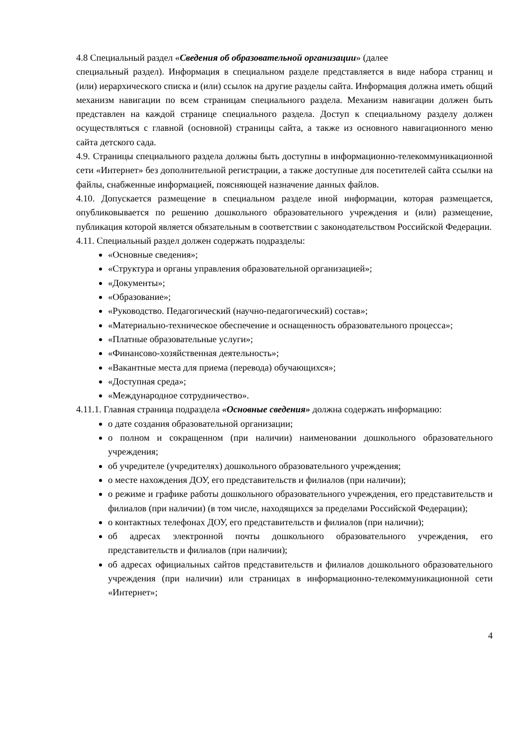4.8 Специальный раздел «Сведения об образовательной организации» (далее
специальный раздел). Информация в специальном разделе представляется в виде набора страниц и (или) иерархического списка и (или) ссылок на другие разделы сайта. Информация должна иметь общий механизм навигации по всем страницам специального раздела. Механизм навигации должен быть представлен на каждой странице специального раздела. Доступ к специальному разделу должен осуществляться с главной (основной) страницы сайта, а также из основного навигационного меню сайта детского сада.
4.9. Страницы специального раздела должны быть доступны в информационно-телекоммуникационной сети «Интернет» без дополнительной регистрации, а также доступные для посетителей сайта ссылки на файлы, снабженные информацией, поясняющей назначение данных файлов.
4.10. Допускается размещение в специальном разделе иной информации, которая размещается, опубликовывается по решению дошкольного образовательного учреждения и (или) размещение, публикация которой является обязательным в соответствии с законодательством Российской Федерации.
4.11. Специальный раздел должен содержать подразделы:
«Основные сведения»;
«Структура и органы управления образовательной организацией»;
«Документы»;
«Образование»;
«Руководство. Педагогический (научно-педагогический) состав»;
«Материально-техническое обеспечение и оснащенность образовательного процесса»;
«Платные образовательные услуги»;
«Финансово-хозяйственная деятельность»;
«Вакантные места для приема (перевода) обучающихся»;
«Доступная среда»;
«Международное сотрудничество».
4.11.1. Главная страница подраздела «Основные сведения» должна содержать информацию:
о дате создания образовательной организации;
о полном и сокращенном (при наличии) наименовании дошкольного образовательного учреждения;
об учредителе (учредителях) дошкольного образовательного учреждения;
о месте нахождения ДОУ, его представительств и филиалов (при наличии);
о режиме и графике работы дошкольного образовательного учреждения, его представительств и филиалов (при наличии) (в том числе, находящихся за пределами Российской Федерации);
о контактных телефонах ДОУ, его представительств и филиалов (при наличии);
об адресах электронной почты дошкольного образовательного учреждения, его представительств и филиалов (при наличии);
об адресах официальных сайтов представительств и филиалов дошкольного образовательного учреждения (при наличии) или страницах в информационно-телекоммуникационной сети «Интернет»;
4